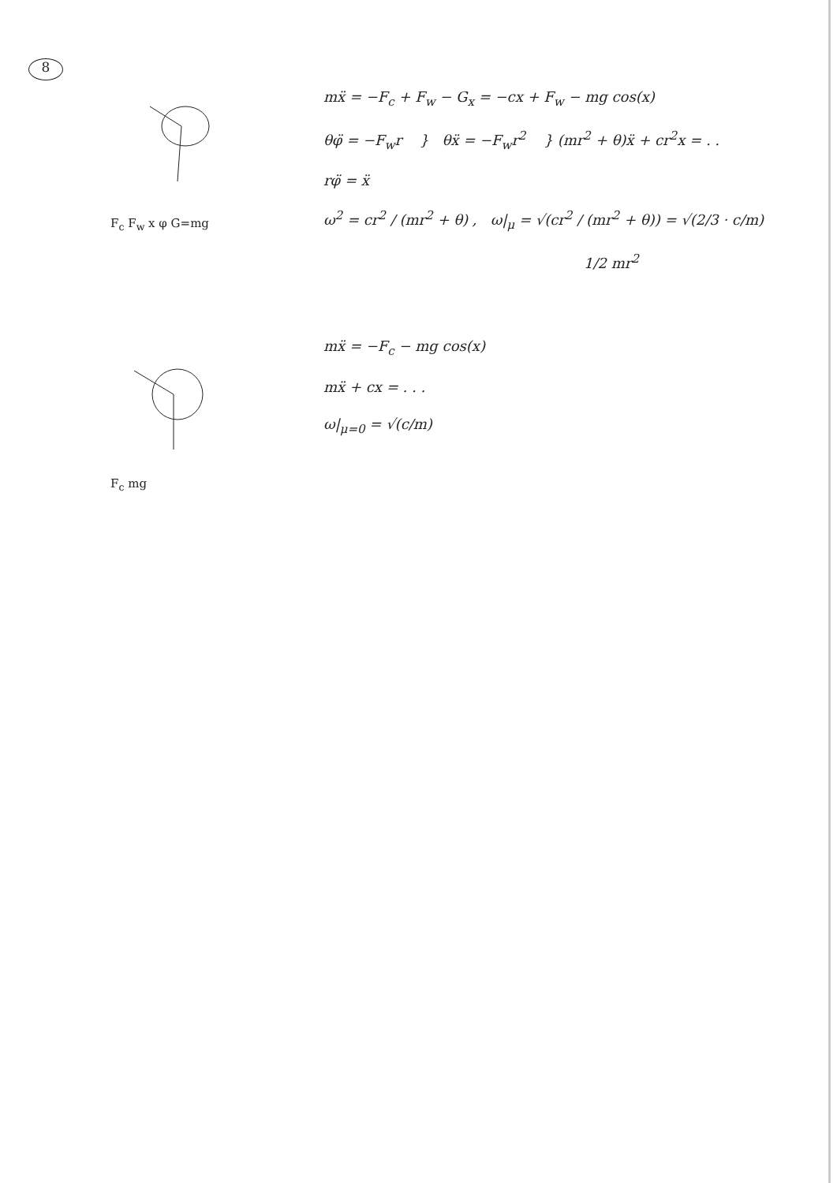8
F<sub>c</sub> F<sub>w</sub> x φ G=mg
F<sub>c</sub> mg
mẍ = −F<sub>c</sub> + F<sub>w</sub> − G<sub>x</sub> = −cx + F<sub>w</sub> − mg cos(x)
θφ̈ = −F<sub>w</sub>r } θẍ = −F<sub>w</sub>r<sup>2</sup> } (mr<sup>2</sup> + θ)ẍ + cr<sup>2</sup>x = . .
rφ̈ = ẍ
ω<sup>2</sup> = cr<sup>2</sup> / (mr<sup>2</sup> + θ) , ω|<sub>μ</sub> = √(cr<sup>2</sup> / (mr<sup>2</sup> + θ)) = √(2/3 · c/m)
1/2 mr<sup>2</sup>
mẍ = −F<sub>c</sub> − mg cos(x)
mẍ + cx = . . .
ω|<sub>μ=0</sub> = √(c/m)